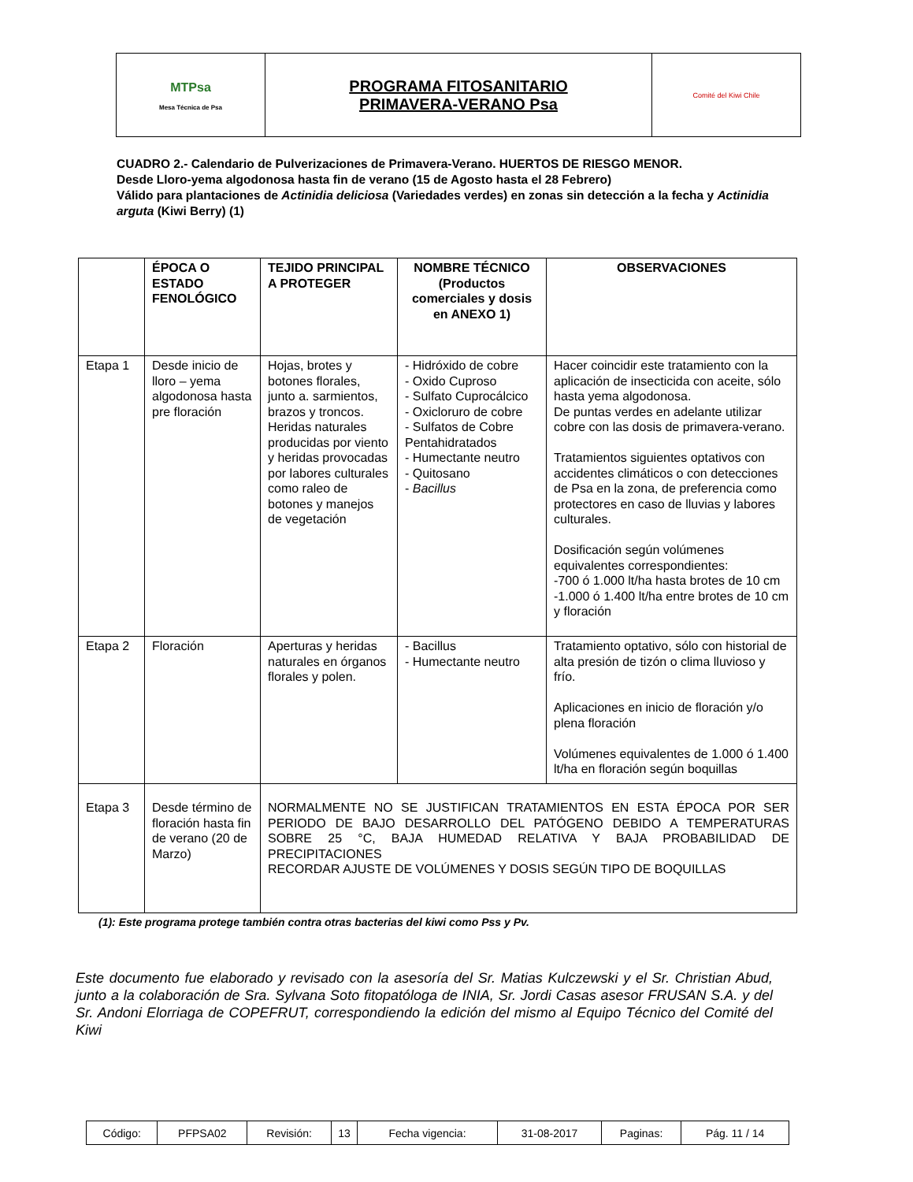| MTPsa Mesa Técnica de Psa | PROGRAMA FITOSANITARIO PRIMAVERA-VERANO Psa | Comité del Kiwi Chile |
CUADRO 2.- Calendario de Pulverizaciones de Primavera-Verano. HUERTOS DE RIESGO MENOR.
Desde Lloro-yema algodonosa hasta fin de verano (15 de Agosto hasta el 28 Febrero)
Válido para plantaciones de Actinidia deliciosa (Variedades verdes) en zonas sin detección a la fecha y Actinidia arguta (Kiwi Berry) (1)
| | ÉPOCA O ESTADO FENOLÓGICO | TEJIDO PRINCIPAL A PROTEGER | NOMBRE TÉCNICO (Productos comerciales y dosis en ANEXO 1) | OBSERVACIONES |
| --- | --- | --- | --- | --- |
| Etapa 1 | Desde inicio de lloro – yema algodonosa hasta pre floración | Hojas, brotes y botones florales, junto a. sarmientos, brazos y troncos. Heridas naturales producidas por viento y heridas provocadas por labores culturales como raleo de botones y manejos de vegetación | - Hidróxido de cobre - Oxido Cuproso - Sulfato Cuprocálcico - Oxicloruro de cobre - Sulfatos de Cobre Pentahidratados - Humectante neutro - Quitosano - Bacillus | Hacer coincidir este tratamiento con la aplicación de insecticida con aceite, sólo hasta yema algodonosa. De puntas verdes en adelante utilizar cobre con las dosis de primavera-verano. Tratamientos siguientes optativos con accidentes climáticos o con detecciones de Psa en la zona, de preferencia como protectores en caso de lluvias y labores culturales. Dosificación según volúmenes equivalentes correspondientes: -700 ó 1.000 lt/ha hasta brotes de 10 cm -1.000 ó 1.400 lt/ha entre brotes de 10 cm y floración |
| Etapa 2 | Floración | Aperturas y heridas naturales en órganos florales y polen. | - Bacillus - Humectante neutro | Tratamiento optativo, sólo con historial de alta presión de tizón o clima lluvioso y frío. Aplicaciones en inicio de floración y/o plena floración Volúmenes equivalentes de 1.000 ó 1.400 lt/ha en floración según boquillas |
| Etapa 3 | Desde término de floración hasta fin de verano (20 de Marzo) | NORMALMENTE NO SE JUSTIFICAN TRATAMIENTOS EN ESTA ÉPOCA POR SER PERIODO DE BAJO DESARROLLO DEL PATÓGENO DEBIDO A TEMPERATURAS SOBRE 25 °C, BAJA HUMEDAD RELATIVA Y BAJA PROBABILIDAD DE PRECIPITACIONES RECORDAR AJUSTE DE VOLÚMENES Y DOSIS SEGÚN TIPO DE BOQUILLAS | | |
(1): Este programa protege también contra otras bacterias del kiwi como Pss y Pv.
Este documento fue elaborado y revisado con la asesoría del Sr. Matias Kulczewski y el Sr. Christian Abud, junto a la colaboración de Sra. Sylvana Soto fitopatóloga de INIA, Sr. Jordi Casas asesor FRUSAN S.A. y del Sr. Andoni Elorriaga de COPEFRUT, correspondiendo la edición del mismo al Equipo Técnico del Comité del Kiwi
| Código: | PFPSA02 | Revisión: | 13 | Fecha vigencia: | 31-08-2017 | Paginas: | Pág. 11 / 14 |